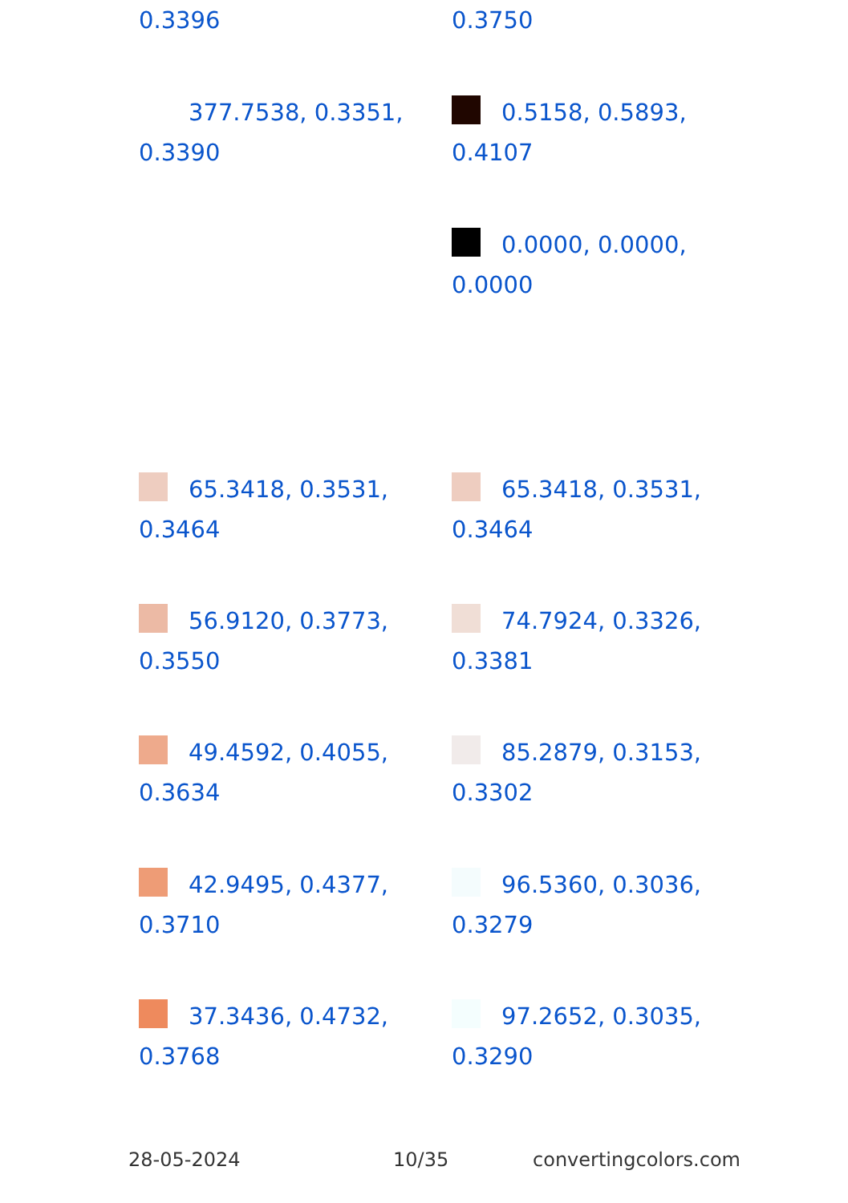0.3396 0.3750
377.7538, 0.3351, 0.3390
0.5158, 0.5893, 0.4107
0.0000, 0.0000, 0.0000
65.3418, 0.3531, 0.3464
65.3418, 0.3531, 0.3464
56.9120, 0.3773, 0.3550
74.7924, 0.3326, 0.3381
49.4592, 0.4055, 0.3634
85.2879, 0.3153, 0.3302
42.9495, 0.4377, 0.3710
96.5360, 0.3036, 0.3279
37.3436, 0.4732, 0.3768
97.2652, 0.3035, 0.3290
28-05-2024 10/35 convertingcolors.com